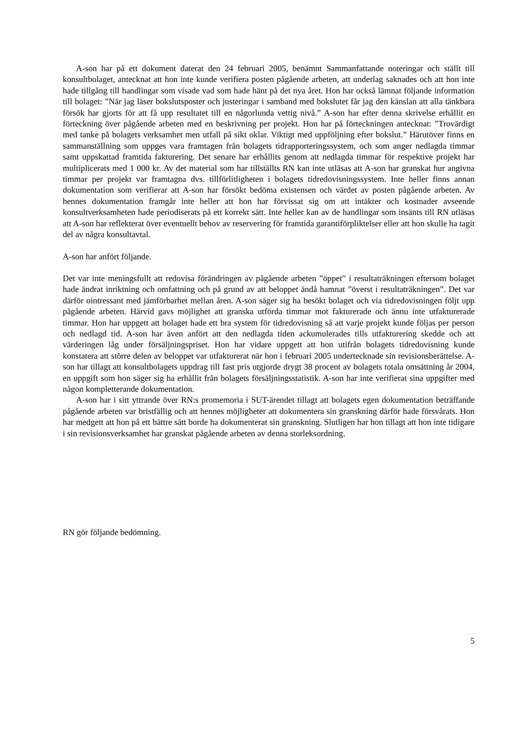A-son har på ett dokument daterat den 24 februari 2005, benämnt Sammanfattande noteringar och ställt till konsultbolaget, antecknat att hon inte kunde verifiera posten pågående arbeten, att underlag saknades och att hon inte hade tillgång till handlingar som visade vad som hade hänt på det nya året. Hon har också lämnat följande information till bolaget: ”När jag läser bokslutsposter och justeringar i samband med bokslutet får jag den känslan att alla tänkbara försök har gjorts för att få upp resultatet till en någorlunda vettig nivå.” A-son har efter denna skrivelse erhållit en förteckning över pågående arbeten med en beskrivning per projekt. Hon har på förteckningen antecknat: ”Trovärdigt med tanke på bolagets verksamhet men utfall på sikt oklar. Viktigt med uppföljning efter bokslut.” Härutöver finns en sammanställning som uppges vara framtagen från bolagets tidrapporteringssystem, och som anger nedlagda timmar samt uppskattad framtida fakturering. Det senare har erhållits genom att nedlagda timmar för respektive projekt har multiplicerats med 1 000 kr. Av det material som har tillställts RN kan inte utläsas att A-son har granskat hur angivna timmar per projekt var framtagna dvs. tillförlitligheten i bolagets tidredovisningssystem. Inte heller finns annan dokumentation som verifierar att A-son har försökt bedöma existensen och värdet av posten pågående arbeten. Av hennes dokumentation framgår inte heller att hon har förvissat sig om att intäkter och kostnader avseende konsultverksamheten hade periodiserats på ett korrekt sätt. Inte heller kan av de handlingar som insänts till RN utläsas att A-son har reflekterat över eventuellt behov av reservering för framtida garantiförpliktelser eller att hon skulle ha tagit del av några konsultavtal.
A-son har anfört följande.
Det var inte meningsfullt att redovisa förändringen av pågående arbeten ”öppet” i resultaträkningen eftersom bolaget hade ändrat inriktning och omfattning och på grund av att beloppet ändå hamnat ”överst i resultaträkningen”. Det var därför ointressant med jämförbarhet mellan åren. A-son säger sig ha besökt bolaget och via tidredovisningen följt upp pågående arbeten. Härvid gavs möjlighet att granska utförda timmar mot fakturerade och ännu inte utfakturerade timmar. Hon har uppgett att bolaget hade ett bra system för tidredovisning så att varje projekt kunde följas per person och nedlagd tid. A-son har även anfört att den nedlagda tiden ackumulerades tills utfakturering skedde och att värderingen låg under försäljningspriset. Hon har vidare uppgett att hon utifrån bolagets tidredovisning kunde konstatera att större delen av beloppet var utfakturerat när hon i februari 2005 undertecknade sin revisionsberättelse. A-son har tillagt att konsultbolagets uppdrag till fast pris utgjorde drygt 38 procent av bolagets totala omsättning år 2004, en uppgift som hon säger sig ha erhållit från bolagets försäljningsstatistik. A-son har inte verifierat sina uppgifter med någon kompletterande dokumentation.
A-son har i sitt yttrande över RN:s promemoria i SUT-ärendet tillagt att bolagets egen dokumentation beträffande pågående arbeten var bristfällig och att hennes möjligheter att dokumentera sin granskning därför hade försvårats. Hon har medgett att hon på ett bättre sätt borde ha dokumenterat sin granskning. Slutligen har hon tillagt att hon inte tidigare i sin revisionsverksamhet har granskat pågående arbeten av denna storleksordning.
RN gör följande bedömning.
5